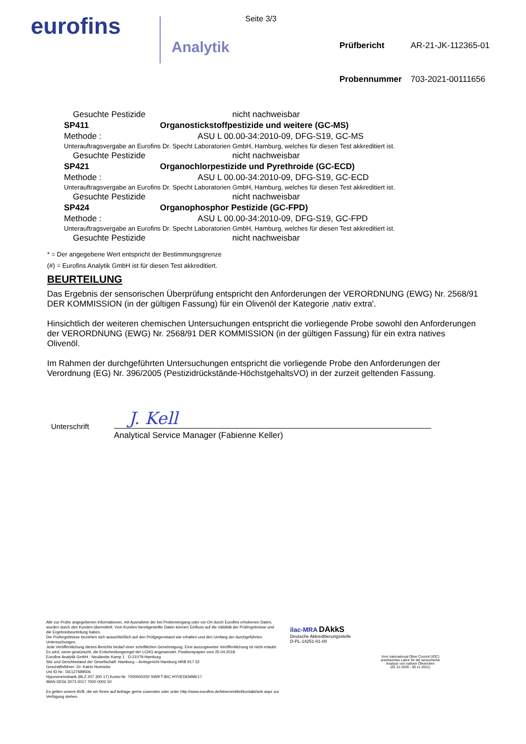eurofins
Analytik
Seite 3/3
| Prüfbericht | AR-21-JK-112365-01 |
| Probennummer | 703-2021-00111656 |
| Gesuchte Pestizide | | nicht nachweisbar |
| SP411 | Organostickstoffpestizide und weitere (GC-MS) | |
| Methode : | ASU L 00.00-34:2010-09, DFG-S19, GC-MS | |
| Unterauftragsvergabe an Eurofins Dr. Specht Laboratorien GmbH, Hamburg, welches für diesen Test akkreditiert ist. | | |
| Gesuchte Pestizide | | nicht nachweisbar |
| SP421 | Organochlorpestizide und Pyrethroide (GC-ECD) | |
| Methode : | ASU L 00.00-34:2010-09, DFG-S19, GC-ECD | |
| Unterauftragsvergabe an Eurofins Dr. Specht Laboratorien GmbH, Hamburg, welches für diesen Test akkreditiert ist. | | |
| Gesuchte Pestizide | | nicht nachweisbar |
| SP424 | Organophosphor Pestizide (GC-FPD) | |
| Methode : | ASU L 00.00-34:2010-09, DFG-S19, GC-FPD | |
| Unterauftragsvergabe an Eurofins Dr. Specht Laboratorien GmbH, Hamburg, welches für diesen Test akkreditiert ist. | | |
| Gesuchte Pestizide | | nicht nachweisbar |
* = Der angegebene Wert entspricht der Bestimmungsgrenze
(#) = Eurofins Analytik GmbH ist für diesen Test akkreditiert.
BEURTEILUNG
Das Ergebnis der sensorischen Überprüfung entspricht den Anforderungen der VERORDNUNG (EWG) Nr. 2568/91 DER KOMMISSION (in der gültigen Fassung) für ein Olivenöl der Kategorie ‚nativ extra'.
Hinsichtlich der weiteren chemischen Untersuchungen entspricht die vorliegende Probe sowohl den Anforderungen der VERORDNUNG (EWG) Nr. 2568/91 DER KOMMISSION (in der gültigen Fassung) für ein extra natives Olivenöl.
Im Rahmen der durchgeführten Untersuchungen entspricht die vorliegende Probe den Anforderungen der Verordnung (EG) Nr. 396/2005 (Pestizidrückstände-HöchstgehaltsVO) in der zurzeit geltenden Fassung.
Unterschrift
J. Kell
Analytical Service Manager (Fabienne Keller)
Alle zur Probe angegebenen Informationen, mit Ausnahme der bei Probeneingang oder vor Ort durch Eurofins erhobenen Daten, wurden durch den Kunden übermittelt. Vom Kunden bereitgestellte Daten können Einfluss auf die Validität der Prüfergebnisse und die Ergebnisbeurteilung haben.
Die Prüfergebnisse beziehen sich ausschließlich auf den Prüfgegenstand wie erhalten und den Umfang der durchgeführten Untersuchungen.
Jede Veröffentlichung dieses Berichts bedarf einer schriftlichen Genehmigung. Eine auszugsweise Veröffentlichung ist nicht erlaubt.
Es wird, wenn gewünscht, die Entscheidungsregel der LCHG angewendet. Positionspapier vom 25.04.2018.
Eurofins Analytik GmbH · Neuländer Kamp 1 · D-21079 Hamburg
Sitz und Gerichtsstand der Gesellschaft: Hamburg – Amtsgericht Hamburg HRB 917 32
Geschäftsführer: Dr. Katrin Hoenicke
Ust ID.Nr.: DE127489506
Hypovereinsbank (BLZ 207 300 17) Konto-Nr. 7000000250 SWIFT-BIC HYVEDEMME17
IBAN DE56 2073 0017 7000 0002 50
Es gelten unsere AVB, die wir Ihnen auf Anfrage gerne zusenden oder unter http://www.eurofins.de/lebensmittel/kontakt/avb.aspx zur Verfügung stehen.
ilac-MRA DAkkS
Deutsche Akkreditierungsstelle
D-PL-14251-01-00
Vom International Olive Council (IOC)
anerkanntes Labor für die sensorische
Analyse von nativen Olivenölen
(01.12.2020 - 30.11.2021)